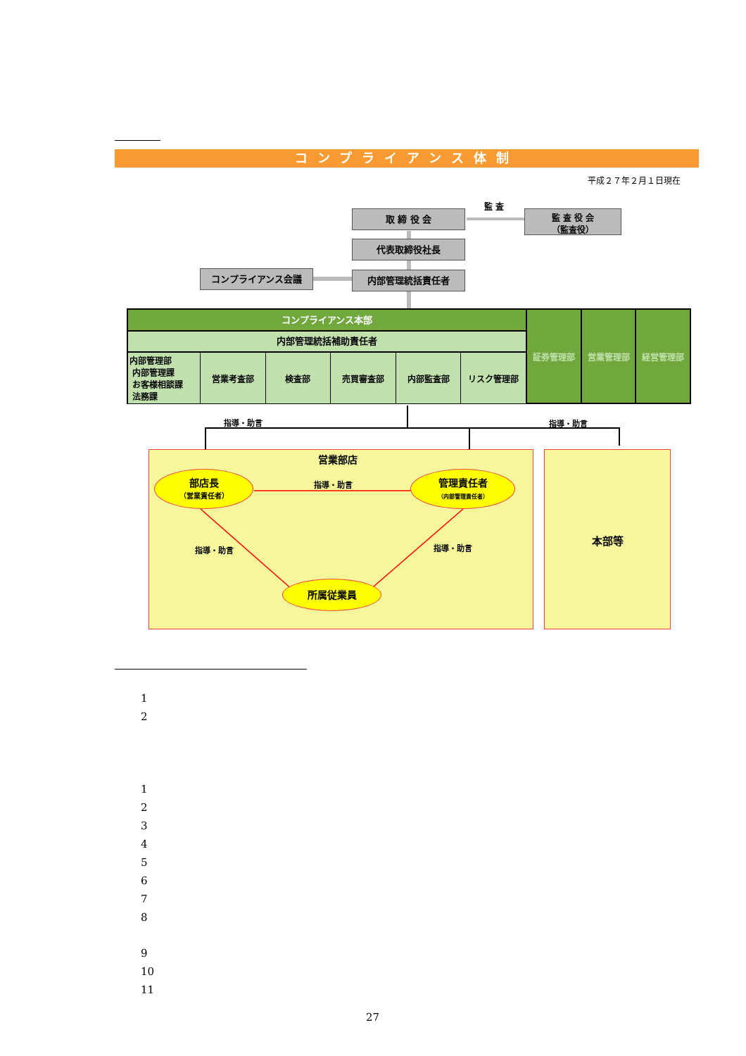コンプライアンス体制
平成２７年２月１日現在
監 査
取 締 役 会
監 査 役 会
（監査役）
代表取締役社長
コンプライアンス会議 内部管理統括責任者
コンプライアンス本部
内部管理統括補助責任者
内部管理部
内部管理課
お客様相談課
法務課
営業考査部 検査部 売買審査部 内部監査部 リスク管理部
証券管理部 営業管理部 経営管理部
指導・助言 指導・助言
本部等
営業部店
部店長
（営業責任者）
指導・助言
管理責任者
（内部管理責任者）
指導・助言 指導・助言
所属従業員
1
2
1
2
3
4
5
6
7
8
9
10
11
27